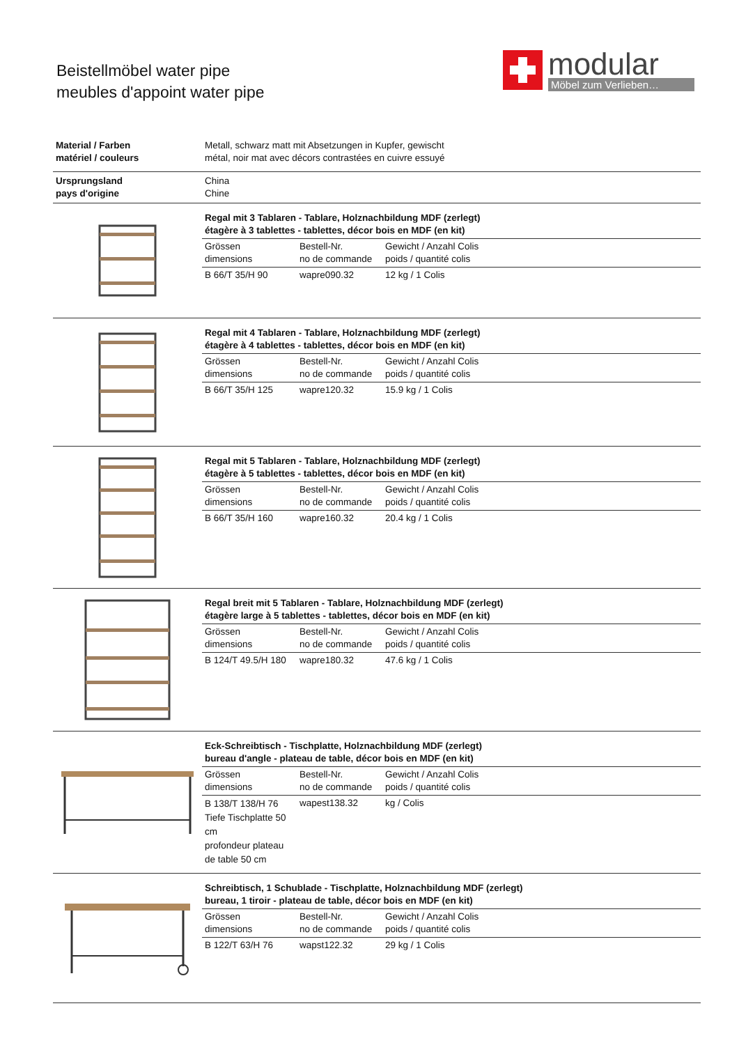Beistellmöbel water pipe
meubles d'appoint water pipe
modular
Möbel zum Verlieben…
Material / Farben
matériel / couleurs
Metall, schwarz matt mit Absetzungen in Kupfer, gewischt
métal, noir mat avec décors contrastées en cuivre essuyé
Ursprungsland
pays d'origine
China
Chine
Regal mit 3 Tablaren - Tablare, Holznachbildung MDF (zerlegt)
étagère à 3 tablettes - tablettes, décor bois en MDF (en kit)
| Grössen dimensions | Bestell-Nr. no de commande | Gewicht / Anzahl Colis poids / quantité colis |
| B 66/T 35/H 90 | wapre090.32 | 12 kg / 1 Colis |
Regal mit 4 Tablaren - Tablare, Holznachbildung MDF (zerlegt)
étagère à 4 tablettes - tablettes, décor bois en MDF (en kit)
| Grössen dimensions | Bestell-Nr. no de commande | Gewicht / Anzahl Colis poids / quantité colis |
| B 66/T 35/H 125 | wapre120.32 | 15.9 kg / 1 Colis |
Regal mit 5 Tablaren - Tablare, Holznachbildung MDF (zerlegt)
étagère à 5 tablettes - tablettes, décor bois en MDF (en kit)
| Grössen dimensions | Bestell-Nr. no de commande | Gewicht / Anzahl Colis poids / quantité colis |
| B 66/T 35/H 160 | wapre160.32 | 20.4 kg / 1 Colis |
Regal breit mit 5 Tablaren - Tablare, Holznachbildung MDF (zerlegt)
étagère large à 5 tablettes - tablettes, décor bois en MDF (en kit)
| Grössen dimensions | Bestell-Nr. no de commande | Gewicht / Anzahl Colis poids / quantité colis |
| B 124/T 49.5/H 180 | wapre180.32 | 47.6 kg / 1 Colis |
Eck-Schreibtisch - Tischplatte, Holznachbildung MDF (zerlegt)
bureau d'angle - plateau de table, décor bois en MDF (en kit)
| Grössen dimensions | Bestell-Nr. no de commande | Gewicht / Anzahl Colis poids / quantité colis |
| B 138/T 138/H 76 Tiefe Tischplatte 50 cm profondeur plateau de table 50 cm | wapest138.32 | kg / Colis |
Schreibtisch, 1 Schublade - Tischplatte, Holznachbildung MDF (zerlegt)
bureau, 1 tiroir - plateau de table, décor bois en MDF (en kit)
| Grössen dimensions | Bestell-Nr. no de commande | Gewicht / Anzahl Colis poids / quantité colis |
| B 122/T 63/H 76 | wapst122.32 | 29 kg / 1 Colis |